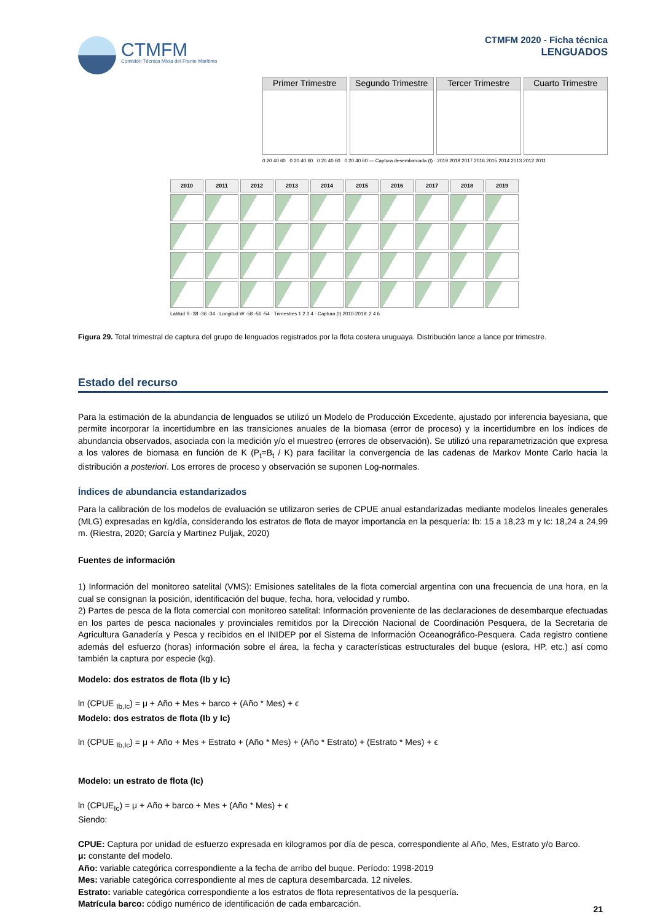CTMFM
Comisión Técnica Mixta del Frente Marítimo
CTMFM 2020 - Ficha técnica
LENGUADOS
Primer Trimestre Segundo Trimestre
Tercer Trimestre Cuarto Trimestre
0 20 40 60 0 20 40 60 0 20 40 60 0 20 40 60 — Captura desembarcada (t) · 2019 2018 2017 2016 2015 2014 2013 2012 2011
2010 2011 2012 2013 2014 2015 2016 2017 2018 2019
Latitud S -38 -36 -34 · Longitud W -58 -56 -54 · Trimestres 1 2 3 4 · Captura (t) 2010-2019: 2 4 6
Figura 29. Total trimestral de captura del grupo de lenguados registrados por la flota costera uruguaya. Distribución lance a lance por trimestre.
Estado del recurso
Para la estimación de la abundancia de lenguados se utilizó un Modelo de Producción Excedente, ajustado por inferencia bayesiana, que permite incorporar la incertidumbre en las transiciones anuales de la biomasa (error de proceso) y la incertidumbre en los índices de abundancia observados, asociada con la medición y/o el muestreo (errores de observación). Se utilizó una reparametrización que expresa a los valores de biomasa en función de K (P<sub>t</sub>=B<sub>t</sub> / K) para facilitar la convergencia de las cadenas de Markov Monte Carlo hacia la distribución a posteriori. Los errores de proceso y observación se suponen Log-normales.
Índices de abundancia estandarizados
Para la calibración de los modelos de evaluación se utilizaron series de CPUE anual estandarizadas mediante modelos lineales generales (MLG) expresadas en kg/día, considerando los estratos de flota de mayor importancia en la pesquería: Ib: 15 a 18,23 m y Ic: 18,24 a 24,99 m. (Riestra, 2020; García y Martinez Puljak, 2020)
Fuentes de información
1) Información del monitoreo satelital (VMS): Emisiones satelitales de la flota comercial argentina con una frecuencia de una hora, en la cual se consignan la posición, identificación del buque, fecha, hora, velocidad y rumbo.
2) Partes de pesca de la flota comercial con monitoreo satelital: Información proveniente de las declaraciones de desembarque efectuadas en los partes de pesca nacionales y provinciales remitidos por la Dirección Nacional de Coordinación Pesquera, de la Secretaria de Agricultura Ganadería y Pesca y recibidos en el INIDEP por el Sistema de Información Oceanográfico-Pesquera. Cada registro contiene además del esfuerzo (horas) información sobre el área, la fecha y características estructurales del buque (eslora, HP, etc.) así como también la captura por especie (kg).
Modelo: dos estratos de flota (Ib y Ic)
ln (CPUE <sub>Ib,Ic</sub>) = μ + Año + Mes + barco + (Año * Mes) + ϵ
Modelo: dos estratos de flota (Ib y Ic)
ln (CPUE <sub>Ib,Ic</sub>) = μ + Año + Mes + Estrato + (Año * Mes) + (Año * Estrato) + (Estrato * Mes) + ϵ
Modelo: un estrato de flota (Ic)
ln (CPUE<sub>Ic</sub>) = μ + Año + barco + Mes + (Año * Mes) + ϵ
Siendo:
CPUE: Captura por unidad de esfuerzo expresada en kilogramos por día de pesca, correspondiente al Año, Mes, Estrato y/o Barco.
μ: constante del modelo.
Año: variable categórica correspondiente a la fecha de arribo del buque. Período: 1998-2019
Mes: variable categórica correspondiente al mes de captura desembarcada. 12 niveles.
Estrato: variable categórica correspondiente a los estratos de flota representativos de la pesquería.
Matrícula barco: código numérico de identificación de cada embarcación.
21